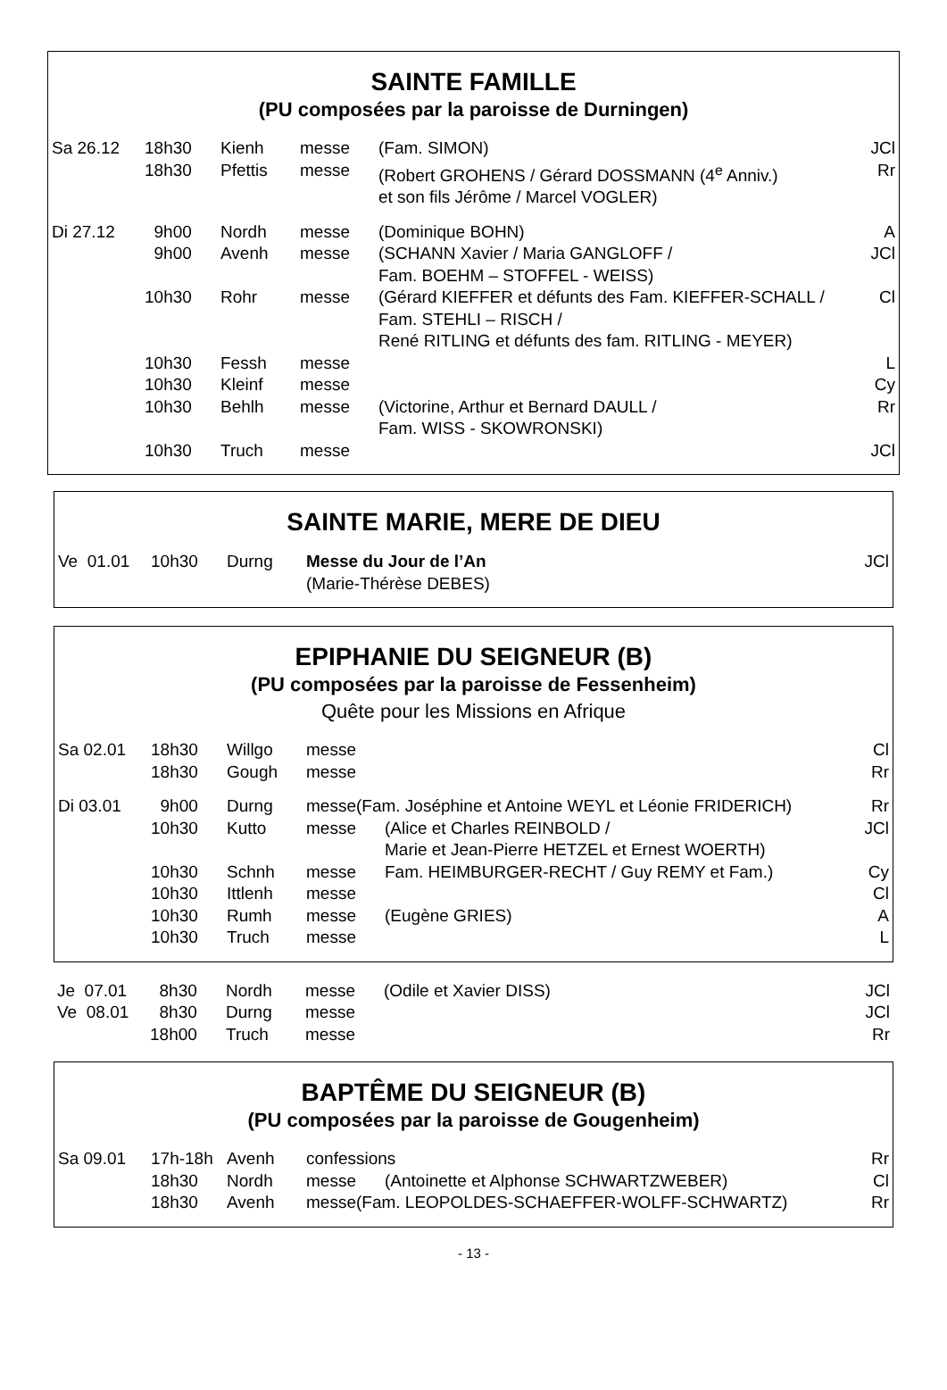SAINTE FAMILLE
(PU composées par la paroisse de Durningen)
| Sa 26.12 | 18h30 | Kienh | messe | (Fam. SIMON) | JCl |
| | 18h30 | Pfettis | messe | (Robert GROHENS / Gérard DOSSMANN (4<sup>e</sup> Anniv.) et son fils Jérôme / Marcel VOGLER) | Rr |
| Di 27.12 | 9h00 | Nordh | messe | (Dominique BOHN) | A |
| | 9h00 | Avenh | messe | (SCHANN Xavier / Maria GANGLOFF / Fam. BOEHM – STOFFEL - WEISS) | JCl |
| | 10h30 | Rohr | messe | (Gérard KIEFFER et défunts des Fam. KIEFFER-SCHALL / Fam. STEHLI – RISCH / René RITLING et défunts des fam. RITLING - MEYER) | Cl |
| | 10h30 | Fessh | messe | | L |
| | 10h30 | Kleinf | messe | | Cy |
| | 10h30 | Behlh | messe | (Victorine, Arthur et Bernard DAULL / Fam. WISS - SKOWRONSKI) | Rr |
| | 10h30 | Truch | messe | | JCl |
SAINTE MARIE, MERE DE DIEU
| Ve 01.01 | 10h30 | Durng | Messe du Jour de l’An (Marie-Thérèse DEBES) | JCl |
EPIPHANIE DU SEIGNEUR (B)
(PU composées par la paroisse de Fessenheim)
Quête pour les Missions en Afrique
| Sa 02.01 | 18h30 | Willgo | messe | | Cl |
| | 18h30 | Gough | messe | | Rr |
| Di 03.01 | 9h00 | Durng | messe(Fam. Joséphine et Antoine WEYL et Léonie FRIDERICH) | | Rr |
| | 10h30 | Kutto | messe | (Alice et Charles REINBOLD / Marie et Jean-Pierre HETZEL et Ernest WOERTH) | JCl |
| | 10h30 | Schnh | messe | Fam. HEIMBURGER-RECHT / Guy REMY et Fam.) | Cy |
| | 10h30 | Ittlenh | messe | | Cl |
| | 10h30 | Rumh | messe | (Eugène GRIES) | A |
| | 10h30 | Truch | messe | | L |
| Je 07.01 | 8h30 | Nordh | messe | (Odile et Xavier DISS) | JCl |
| Ve 08.01 | 8h30 | Durng | messe | | JCl |
| | 18h00 | Truch | messe | | Rr |
BAPTÊME DU SEIGNEUR (B)
(PU composées par la paroisse de Gougenheim)
| Sa 09.01 | 17h-18h | Avenh | confessions | | Rr |
| | 18h30 | Nordh | messe | (Antoinette et Alphonse SCHWARTZWEBER) | Cl |
| | 18h30 | Avenh | messe(Fam. LEOPOLDES-SCHAEFFER-WOLFF-SCHWARTZ) | | Rr |
- 13 -